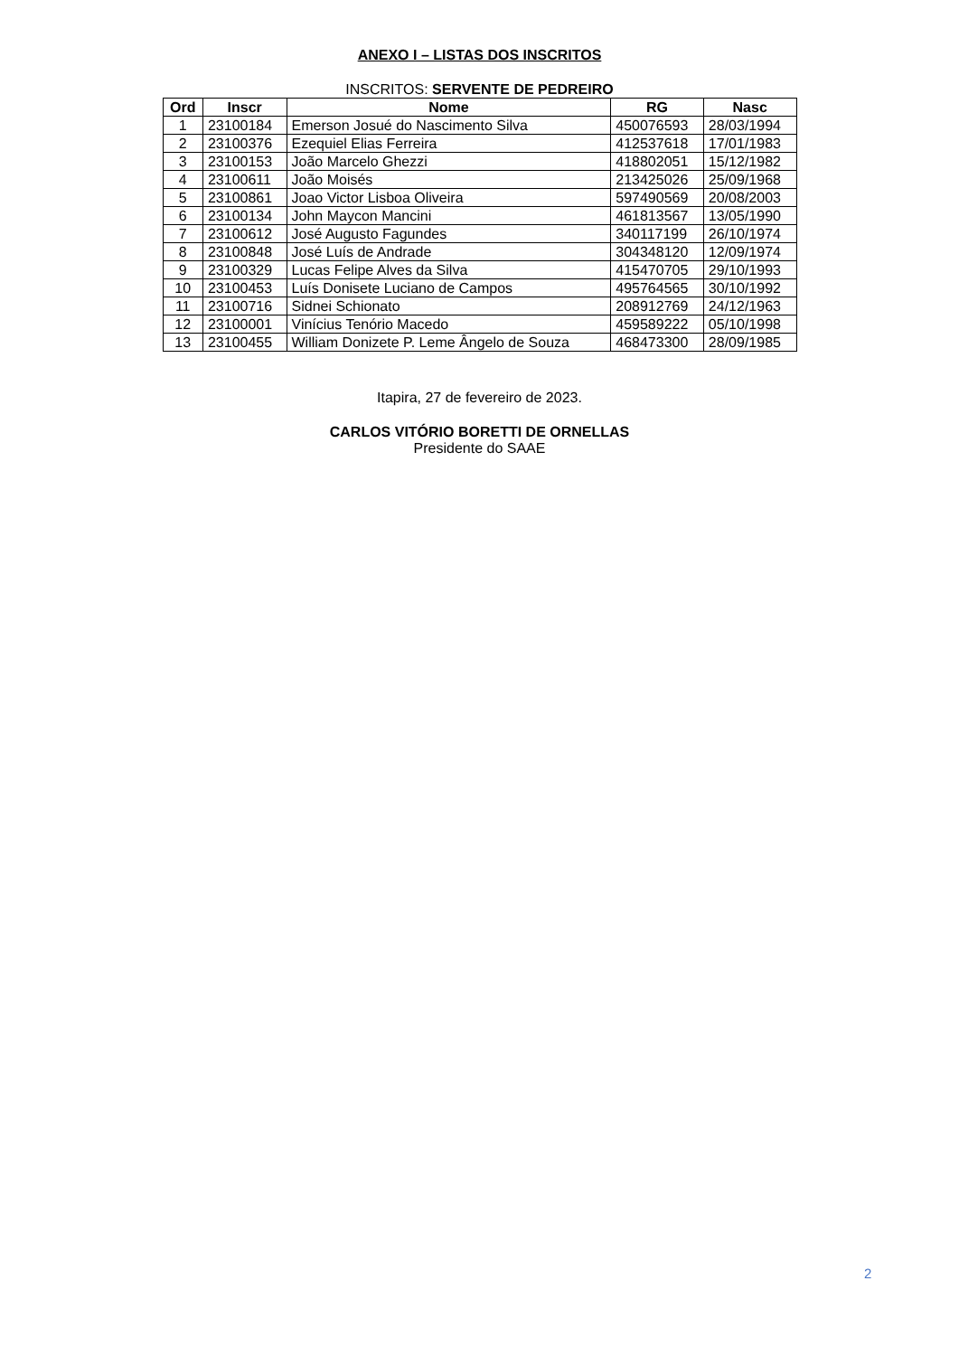ANEXO I – LISTAS DOS INSCRITOS
INSCRITOS: SERVENTE DE PEDREIRO
| Ord | Inscr | Nome | RG | Nasc |
| --- | --- | --- | --- | --- |
| 1 | 23100184 | Emerson Josué do Nascimento Silva | 450076593 | 28/03/1994 |
| 2 | 23100376 | Ezequiel Elias Ferreira | 412537618 | 17/01/1983 |
| 3 | 23100153 | João Marcelo Ghezzi | 418802051 | 15/12/1982 |
| 4 | 23100611 | João Moisés | 213425026 | 25/09/1968 |
| 5 | 23100861 | Joao Victor Lisboa Oliveira | 597490569 | 20/08/2003 |
| 6 | 23100134 | John Maycon Mancini | 461813567 | 13/05/1990 |
| 7 | 23100612 | José Augusto Fagundes | 340117199 | 26/10/1974 |
| 8 | 23100848 | José Luís de Andrade | 304348120 | 12/09/1974 |
| 9 | 23100329 | Lucas Felipe Alves da Silva | 415470705 | 29/10/1993 |
| 10 | 23100453 | Luís Donisete Luciano de Campos | 495764565 | 30/10/1992 |
| 11 | 23100716 | Sidnei Schionato | 208912769 | 24/12/1963 |
| 12 | 23100001 | Vinícius Tenório Macedo | 459589222 | 05/10/1998 |
| 13 | 23100455 | William Donizete P. Leme Ângelo de Souza | 468473300 | 28/09/1985 |
Itapira, 27 de fevereiro de 2023.
CARLOS VITÓRIO BORETTI DE ORNELLAS
Presidente do SAAE
2